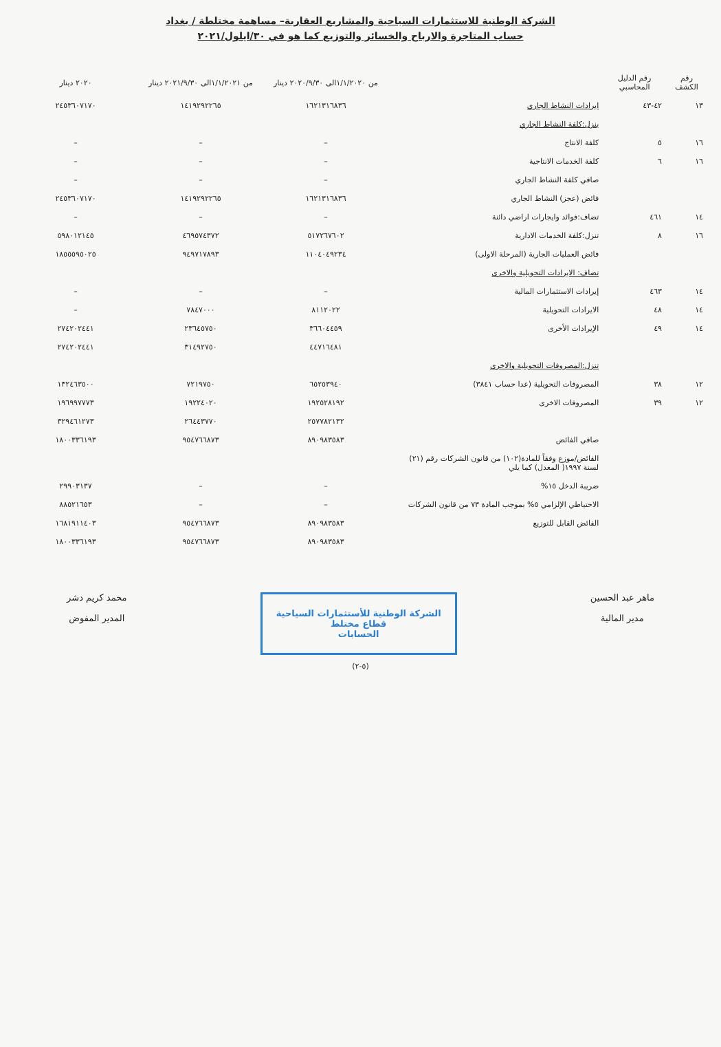الشركة الوطنية للاستثمارات السياحية والمشاريع العقارية– مساهمة مختلطة / بغداد
حساب المتاجرة والارباح والخسائر والتوزيع كما هو في ٣٠/ايلول/٢٠٢١
| رقم الكشف | رقم الدليل المحاسبي | | من ١/١/٢٠٢٠الى ٢٠٢٠/٩/٣٠ دينار | من ١/١/٢٠٢١الى ٢٠٢١/٩/٣٠ دينار | ٢٠٢٠ دينار |
| --- | --- | --- | --- | --- | --- |
| ١٣ | ٤٢-٤٣ | ايرادات النشاط الجاري | ١٦٢١٣١٦٨٣٦ | ١٤١٩٢٩٢٢٦٥ | ٢٤٥٣٦٠٧١٧٠ |
| | | ينزل:كلفة النشاط الجاري | | | |
| ١٦ | ٥ | كلفة الانتاج | – | – | – |
| ١٦ | ٦ | كلفة الخدمات الانتاجية | – | – | – |
| | | صافي كلفة النشاط الجاري | – | – | – |
| | | فائض (عجز) النشاط الجاري | ١٦٢١٣١٦٨٣٦ | ١٤١٩٢٩٢٢٦٥ | ٢٤٥٣٦٠٧١٧٠ |
| ١٤ | ٤٦١ | تضاف:فوائد وايجارات اراضي دائنة | – | – | – |
| ١٦ | ٨ | تنزل:كلفة الخدمات الادارية | ٥١٧٢٦٧٦٠٢ | ٤٦٩٥٧٤٣٧٢ | ٥٩٨٠١٢١٤٥ |
| | | فائض العمليات الجارية (المرحلة الاولى) | ١١٠٤٠٤٩٢٣٤ | ٩٤٩٧١٧٨٩٣ | ١٨٥٥٥٩٥٠٢٥ |
| | | تضاف: الايرادات التحويلية والاخرى | | | |
| ١٤ | ٤٦٣ | إيرادات الاستثمارات المالية | – | – | – |
| ١٤ | ٤٨ | الايرادات التحويلية | ٨١١٢٠٢٢ | ٧٨٤٧٠٠٠ | – |
| ١٤ | ٤٩ | الإيرادات الأخرى | ٣٦٦٠٤٤٥٩ | ٢٣٦٤٥٧٥٠ | ٢٧٤٢٠٢٤٤١ |
| | | | ٤٤٧١٦٤٨١ | ٣١٤٩٢٧٥٠ | ٢٧٤٢٠٢٤٤١ |
| | | تنزل:المصروفات التحويلية والاخرى | | | |
| ١٢ | ٣٨ | المصروفات التحويلية (عدا حساب ٣٨٤١) | ٦٥٢٥٣٩٤٠ | ٧٢١٩٧٥٠ | ١٣٢٤٦٣٥٠٠ |
| ١٢ | ٣٩ | المصروفات الاخرى | ١٩٢٥٢٨١٩٢ | ١٩٢٢٤٠٢٠ | ١٩٦٩٩٧٧٧٣ |
| | | | ٢٥٧٧٨٢١٣٢ | ٢٦٤٤٣٧٧٠ | ٣٢٩٤٦١٢٧٣ |
| | | صافي الفائض | ٨٩٠٩٨٣٥٨٣ | ٩٥٤٧٦٦٨٧٣ | ١٨٠٠٣٣٦١٩٣ |
| | | الفائض/موزع وفقاً للمادة(١٠٢) من قانون الشركات رقم (٢١) لسنة ١٩٩٧( المعدل) كما يلي | | | |
| | | ضريبة الدخل ١٥% | – | – | ٢٩٩٠٣١٣٧ |
| | | الاحتياطي الإلزامي ٥% بموجب المادة ٧٣ من قانون الشركات | – | – | ٨٨٥٢١٦٥٣ |
| | | الفائض القابل للتوزيع | ٨٩٠٩٨٣٥٨٣ | ٩٥٤٧٦٦٨٧٣ | ١٦٨١٩١١٤٠٣ |
| | | | ٨٩٠٩٨٣٥٨٣ | ٩٥٤٧٦٦٨٧٣ | ١٨٠٠٣٣٦١٩٣ |
ماهر عبد الحسين
مدير المالية
الشركة الوطنية للأستثمارات السياحية
قطاع مختلط
الحسابات
محمد كريم دشر
المدير المفوض
(٥-٢)